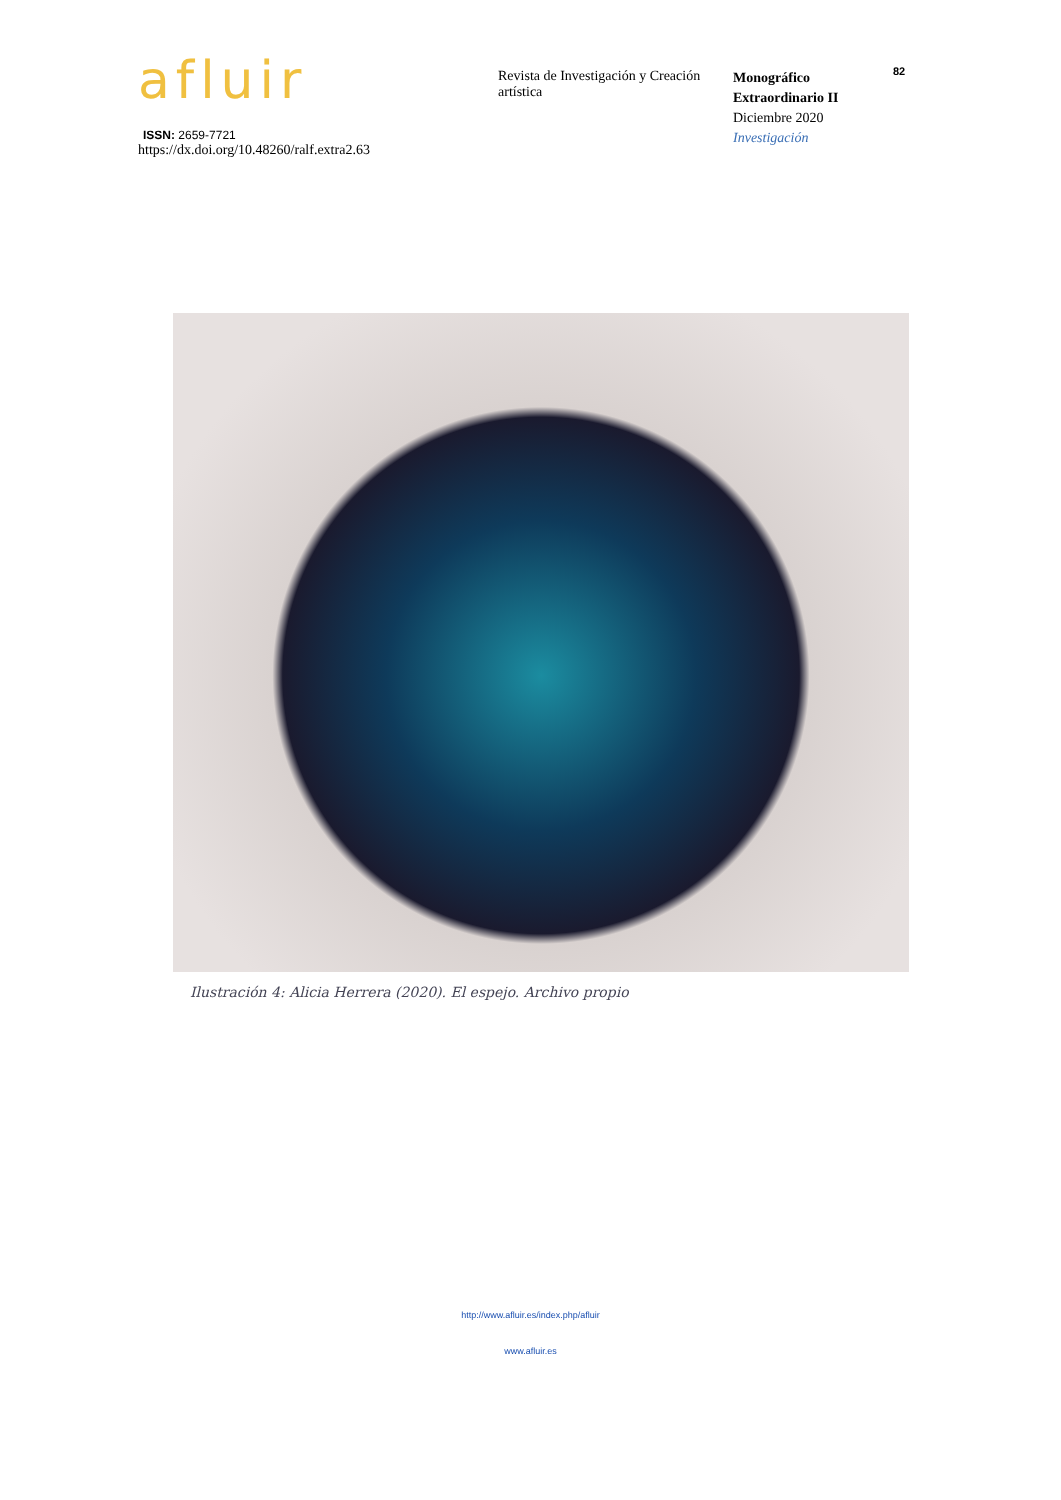afluir
ISSN: 2659-7721
https://dx.doi.org/10.48260/ralf.extra2.63
Revista de Investigación y Creación artística
Monográfico Extraordinario II
Diciembre 2020
Investigación
82
Ilustración 4: Alicia Herrera (2020). El espejo. Archivo propio
http://www.afluir.es/index.php/afluir
www.afluir.es